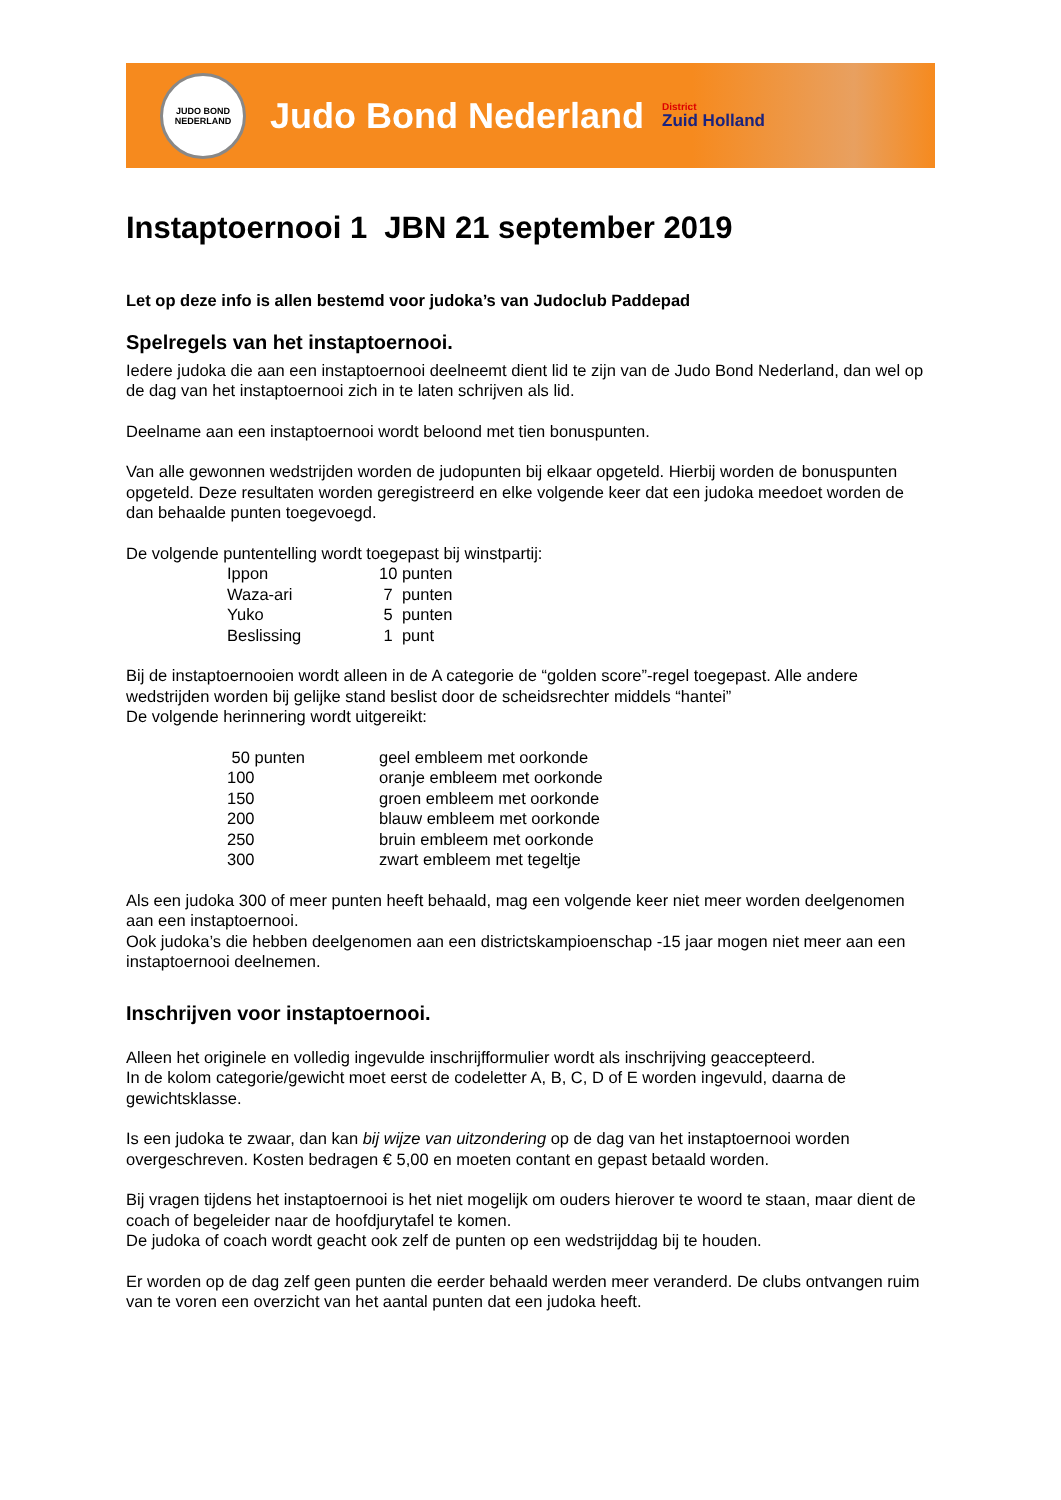JUDO BOND NEDERLAND
Judo Bond Nederland
District
Zuid Holland
Instaptoernooi 1 JBN 21 september 2019
Let op deze info is allen bestemd voor judoka’s van Judoclub Paddepad
Spelregels van het instaptoernooi.
Iedere judoka die aan een instaptoernooi deelneemt dient lid te zijn van de Judo Bond Nederland, dan wel op de dag van het instaptoernooi zich in te laten schrijven als lid.
Deelname aan een instaptoernooi wordt beloond met tien bonuspunten.
Van alle gewonnen wedstrijden worden de judopunten bij elkaar opgeteld. Hierbij worden de bonuspunten opgeteld. Deze resultaten worden geregistreerd en elke volgende keer dat een judoka meedoet worden de dan behaalde punten toegevoegd.
De volgende puntentelling wordt toegepast bij winstpartij:
| Ippon | 10 punten |
| Waza-ari | 7 punten |
| Yuko | 5 punten |
| Beslissing | 1 punt |
Bij de instaptoernooien wordt alleen in de A categorie de “golden score”-regel toegepast. Alle andere wedstrijden worden bij gelijke stand beslist door de scheidsrechter middels “hantei”
De volgende herinnering wordt uitgereikt:
| 50 punten | geel embleem met oorkonde |
| 100 | oranje embleem met oorkonde |
| 150 | groen embleem met oorkonde |
| 200 | blauw embleem met oorkonde |
| 250 | bruin embleem met oorkonde |
| 300 | zwart embleem met tegeltje |
Als een judoka 300 of meer punten heeft behaald, mag een volgende keer niet meer worden deelgenomen aan een instaptoernooi.
Ook judoka’s die hebben deelgenomen aan een districtskampioenschap -15 jaar mogen niet meer aan een instaptoernooi deelnemen.
Inschrijven voor instaptoernooi.
Alleen het originele en volledig ingevulde inschrijfformulier wordt als inschrijving geaccepteerd.
In de kolom categorie/gewicht moet eerst de codeletter A, B, C, D of E worden ingevuld, daarna de gewichtsklasse.
Is een judoka te zwaar, dan kan bij wijze van uitzondering op de dag van het instaptoernooi worden overgeschreven. Kosten bedragen € 5,00 en moeten contant en gepast betaald worden.
Bij vragen tijdens het instaptoernooi is het niet mogelijk om ouders hierover te woord te staan, maar dient de coach of begeleider naar de hoofdjurytafel te komen.
De judoka of coach wordt geacht ook zelf de punten op een wedstrijddag bij te houden.
Er worden op de dag zelf geen punten die eerder behaald werden meer veranderd. De clubs ontvangen ruim van te voren een overzicht van het aantal punten dat een judoka heeft.